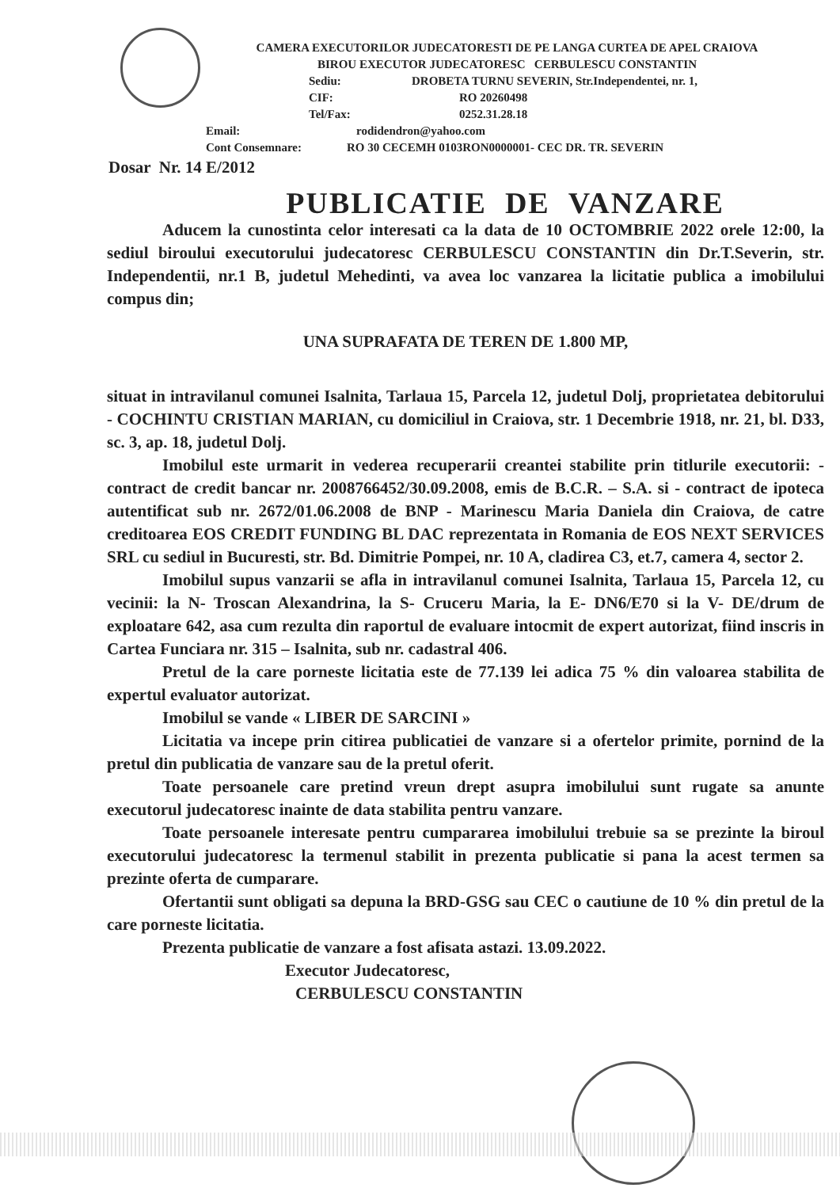CAMERA EXECUTORILOR JUDECATORESTI DE PE LANGA CURTEA DE APEL CRAIOVA
BIROU EXECUTOR JUDECATORESC CERBULESCU CONSTANTIN
Sediu: DROBETA TURNU SEVERIN, Str.Independentei, nr. 1,
CIF: RO 20260498
Tel/Fax: 0252.31.28.18
Email: rodidendron@yahoo.com
Cont Consemnare: RO 30 CECEMH 0103RON0000001- CEC DR. TR. SEVERIN
Dosar Nr. 14 E/2012
PUBLICATIE DE VANZARE
Aducem la cunostinta celor interesati ca la data de 10 OCTOMBRIE 2022 orele 12:00, la sediul biroului executorului judecatoresc CERBULESCU CONSTANTIN din Dr.T.Severin, str. Independentii, nr.1 B, judetul Mehedinti, va avea loc vanzarea la licitatie publica a imobilului compus din;
UNA SUPRAFATA DE TEREN DE 1.800 MP,
situat in intravilanul comunei Isalnita, Tarlaua 15, Parcela 12, judetul Dolj, proprietatea debitorului - COCHINTU CRISTIAN MARIAN, cu domiciliul in Craiova, str. 1 Decembrie 1918, nr. 21, bl. D33, sc. 3, ap. 18, judetul Dolj.
Imobilul este urmarit in vederea recuperarii creantei stabilite prin titlurile executorii: - contract de credit bancar nr. 2008766452/30.09.2008, emis de B.C.R. – S.A. si - contract de ipoteca autentificat sub nr. 2672/01.06.2008 de BNP - Marinescu Maria Daniela din Craiova, de catre creditoarea EOS CREDIT FUNDING BL DAC reprezentata in Romania de EOS NEXT SERVICES SRL cu sediul in Bucuresti, str. Bd. Dimitrie Pompei, nr. 10 A, cladirea C3, et.7, camera 4, sector 2.
Imobilul supus vanzarii se afla in intravilanul comunei Isalnita, Tarlaua 15, Parcela 12, cu vecinii: la N- Troscan Alexandrina, la S- Cruceru Maria, la E- DN6/E70 si la V- DE/drum de exploatare 642, asa cum rezulta din raportul de evaluare intocmit de expert autorizat, fiind inscris in Cartea Funciara nr. 315 – Isalnita, sub nr. cadastral 406.
Pretul de la care porneste licitatia este de 77.139 lei adica 75 % din valoarea stabilita de expertul evaluator autorizat.
Imobilul se vande « LIBER DE SARCINI »
Licitatia va incepe prin citirea publicatiei de vanzare si a ofertelor primite, pornind de la pretul din publicatia de vanzare sau de la pretul oferit.
Toate persoanele care pretind vreun drept asupra imobilului sunt rugate sa anunte executorul judecatoresc inainte de data stabilita pentru vanzare.
Toate persoanele interesate pentru cumpararea imobilului trebuie sa se prezinte la biroul executorului judecatoresc la termenul stabilit in prezenta publicatie si pana la acest termen sa prezinte oferta de cumparare.
Ofertantii sunt obligati sa depuna la BRD-GSG sau CEC o cautiune de 10 % din pretul de la care porneste licitatia.
Prezenta publicatie de vanzare a fost afisata astazi. 13.09.2022.
Executor Judecatoresc,
CERBULESCU CONSTANTIN